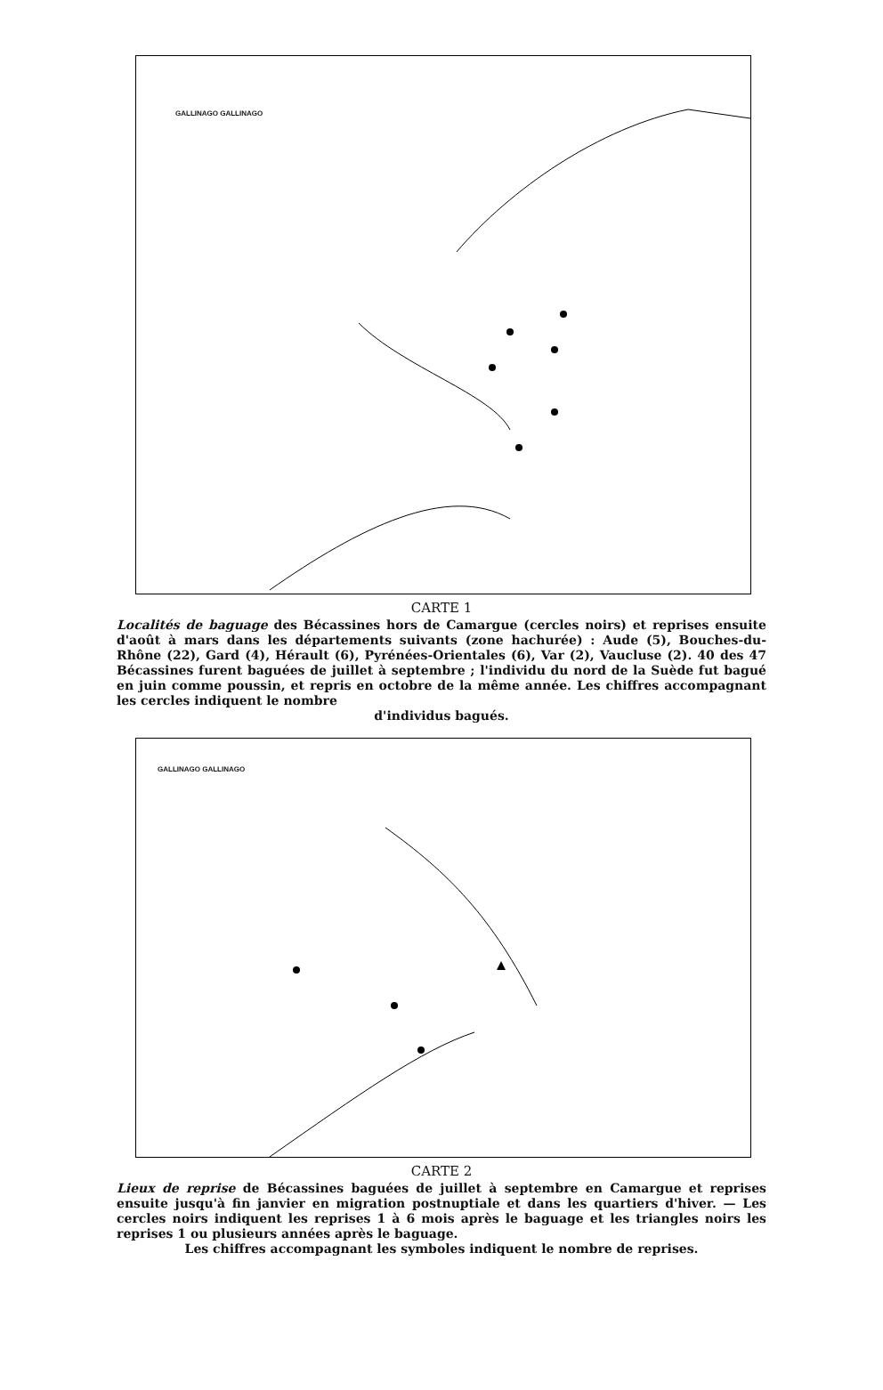GALLINAGO GALLINAGO
CARTE 1
Localités de baguage des Bécassines hors de Camargue (cercles noirs) et reprises ensuite d'août à mars dans les départements suivants (zone hachurée) : Aude (5), Bouches-du-Rhône (22), Gard (4), Hérault (6), Pyrénées-Orientales (6), Var (2), Vaucluse (2). 40 des 47 Bécassines furent baguées de juillet à septembre ; l'individu du nord de la Suède fut bagué en juin comme poussin, et repris en octobre de la même année. Les chiffres accompagnant les cercles indiquent le nombre
d'individus bagués.
GALLINAGO GALLINAGO
CARTE 2
Lieux de reprise de Bécassines baguées de juillet à septembre en Camargue et reprises ensuite jusqu'à fin janvier en migration postnuptiale et dans les quartiers d'hiver. — Les cercles noirs indiquent les reprises 1 à 6 mois après le baguage et les triangles noirs les reprises 1 ou plusieurs années après le baguage.
Les chiffres accompagnant les symboles indiquent le nombre de reprises.